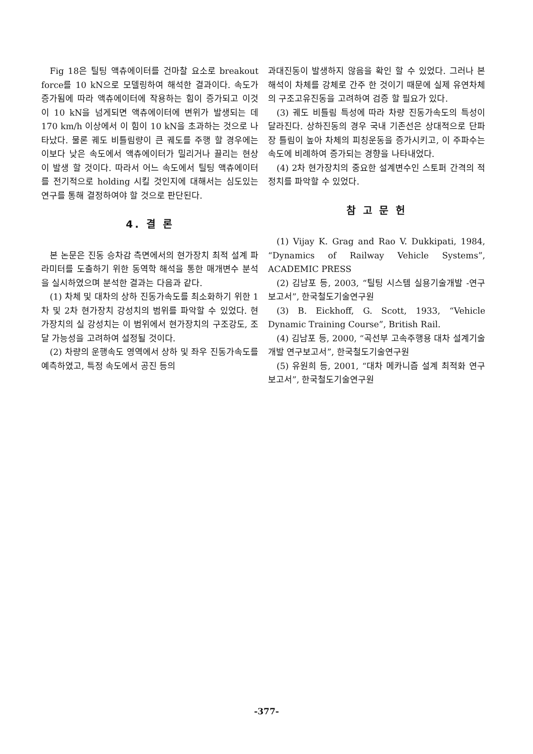Fig 18은 틸팅 액츄에이터를 건마찰 요소로 breakout force를 10 kN으로 모델링하여 해석한 결과이다. 속도가 증가됨에 따라 액츄에이터에 작용하는 힘이 증가되고 이것이 10 kN을 넘게되면 액츄에이터에 변위가 발생되는 데 170 km/h 이상에서 이 힘이 10 kN을 초과하는 것으로 나타났다. 물론 궤도 비틀림량이 큰 궤도를 주행 할 경우에는 이보다 낮은 속도에서 액츄에이터가 밀리거나 끌리는 현상이 발생 할 것이다. 따라서 어느 속도에서 틸팅 액츄에이터를 전기적으로 holding 시킬 것인지에 대해서는 심도있는 연구를 통해 결정하여야 할 것으로 판단된다.
4. 결 론
본 논문은 진동 승차감 측면에서의 현가장치 최적 설계 파라미터를 도출하기 위한 동역학 해석을 통한 매개변수 분석을 실시하였으며 분석한 결과는 다음과 같다.
(1) 차체 및 대차의 상하 진동가속도를 최소화하기 위한 1차 및 2차 현가장치 강성치의 범위를 파악할 수 있었다. 현가장치의 실 강성치는 이 범위에서 현가장치의 구조강도, 조달 가능성을 고려하여 설정될 것이다.
(2) 차량의 운행속도 영역에서 상하 및 좌우 진동가속도를 예측하였고, 특정 속도에서 공진 등의
과대진동이 발생하지 않음을 확인 할 수 있었다. 그러나 본 해석이 차체를 강체로 간주 한 것이기 때문에 실제 유연차체의 구조고유진동을 고려하여 검증 할 필요가 있다.
(3) 궤도 비틀림 특성에 따라 차량 진동가속도의 특성이 달라진다. 상하진동의 경우 국내 기존선은 상대적으로 단파장 틀림이 높아 차체의 피칭운동을 증가시키고, 이 주파수는 속도에 비례하여 증가되는 경향을 나타내었다.
(4) 2차 현가장치의 중요한 설계변수인 스토퍼 간격의 적정치를 파악할 수 있었다.
참 고 문 헌
(1) Vijay K. Grag and Rao V. Dukkipati, 1984, “Dynamics of Railway Vehicle Systems”, ACADEMIC PRESS
(2) 김남포 등, 2003, “틸팅 시스템 실용기술개발 -연구 보고서”, 한국철도기술연구원
(3) B. Eickhoff, G. Scott, 1933, “Vehicle Dynamic Training Course”, British Rail.
(4) 김남포 등, 2000, “곡선부 고속주행용 대차 설계기술개발 연구보고서”, 한국철도기술연구원
(5) 유원희 등, 2001, “대차 메카니즘 설계 최적화 연구 보고서”, 한국철도기술연구원
-377-